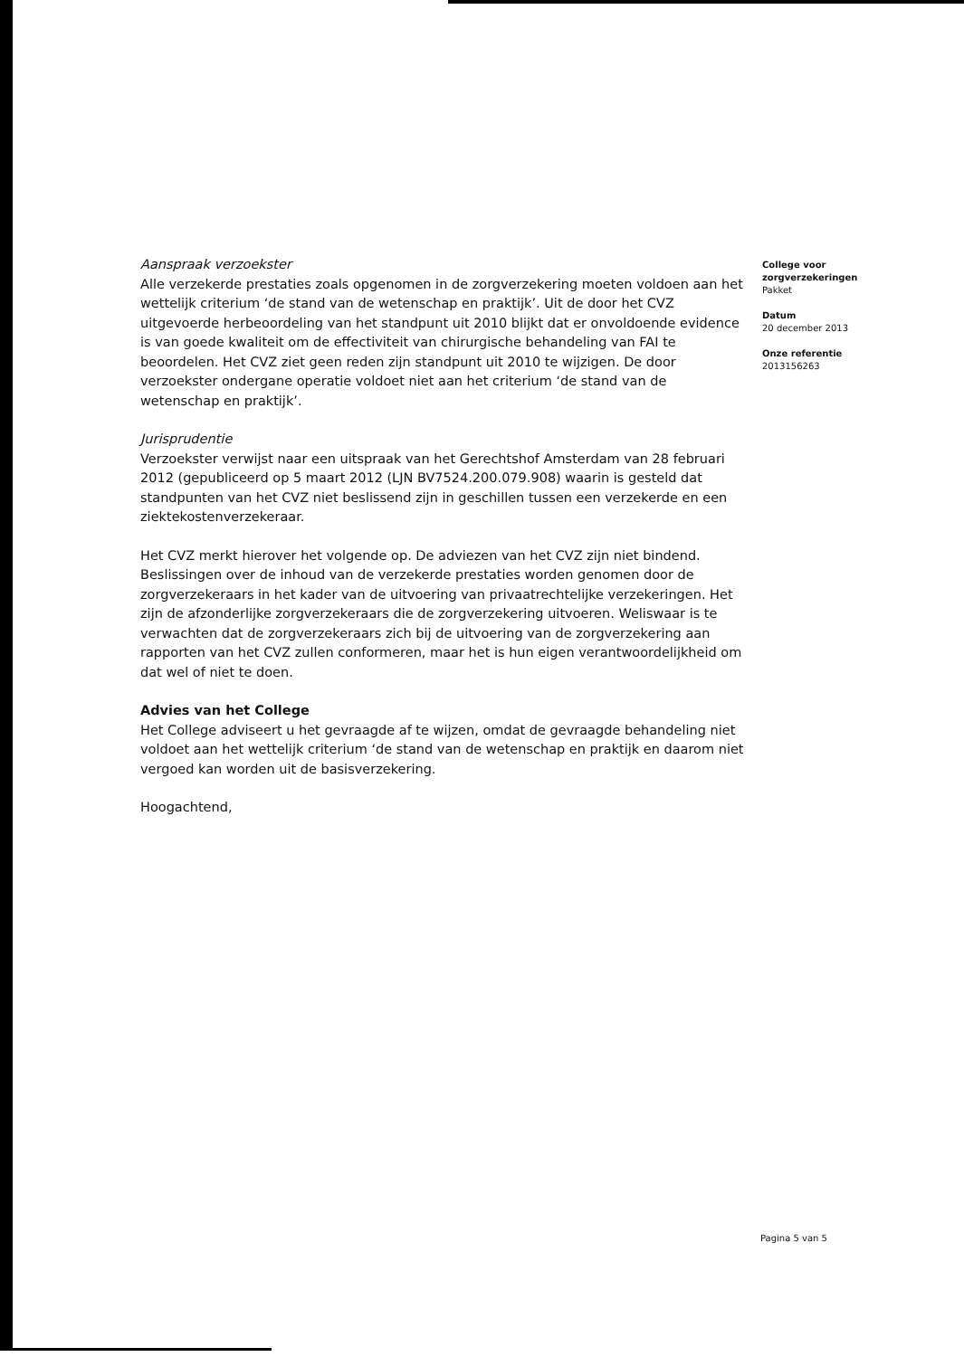Aanspraak verzoekster
Alle verzekerde prestaties zoals opgenomen in de zorgverzekering moeten voldoen aan het wettelijk criterium ‘de stand van de wetenschap en praktijk’. Uit de door het CVZ uitgevoerde herbeoordeling van het standpunt uit 2010 blijkt dat er onvoldoende evidence is van goede kwaliteit om de effectiviteit van chirurgische behandeling van FAI te beoordelen. Het CVZ ziet geen reden zijn standpunt uit 2010 te wijzigen. De door verzoekster ondergane operatie voldoet niet aan het criterium ‘de stand van de wetenschap en praktijk’.
Jurisprudentie
Verzoekster verwijst naar een uitspraak van het Gerechtshof Amsterdam van 28 februari 2012 (gepubliceerd op 5 maart 2012 (LJN BV7524.200.079.908) waarin is gesteld dat standpunten van het CVZ niet beslissend zijn in geschillen tussen een verzekerde en een ziektekostenverzekeraar.
Het CVZ merkt hierover het volgende op. De adviezen van het CVZ zijn niet bindend. Beslissingen over de inhoud van de verzekerde prestaties worden genomen door de zorgverzekeraars in het kader van de uitvoering van privaatrechtelijke verzekeringen. Het zijn de afzonderlijke zorgverzekeraars die de zorgverzekering uitvoeren. Weliswaar is te verwachten dat de zorgverzekeraars zich bij de uitvoering van de zorgverzekering aan rapporten van het CVZ zullen conformeren, maar het is hun eigen verantwoordelijkheid om dat wel of niet te doen.
Advies van het College
Het College adviseert u het gevraagde af te wijzen, omdat de gevraagde behandeling niet voldoet aan het wettelijk criterium ‘de stand van de wetenschap en praktijk en daarom niet vergoed kan worden uit de basisverzekering.
Hoogachtend,
College voor zorgverzekeringen
Pakket
Datum
20 december 2013
Onze referentie
2013156263
Pagina 5 van 5